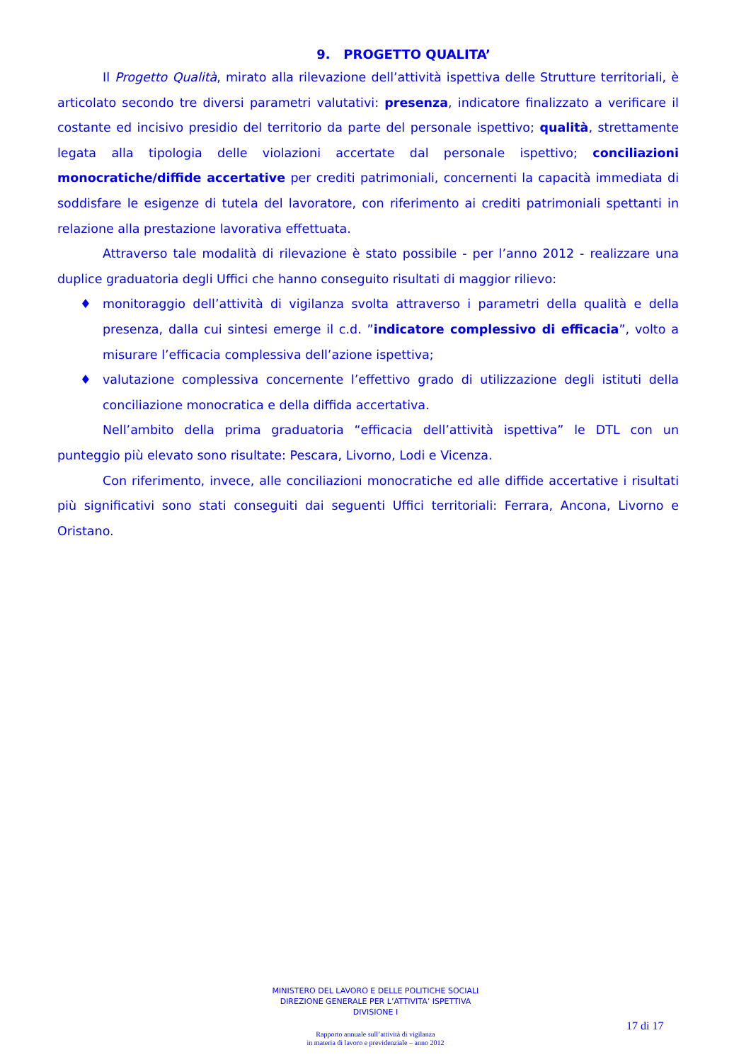9. PROGETTO QUALITA’
Il Progetto Qualità, mirato alla rilevazione dell’attività ispettiva delle Strutture territoriali, è articolato secondo tre diversi parametri valutativi: presenza, indicatore finalizzato a verificare il costante ed incisivo presidio del territorio da parte del personale ispettivo; qualità, strettamente legata alla tipologia delle violazioni accertate dal personale ispettivo; conciliazioni monocratiche/diffide accertative per crediti patrimoniali, concernenti la capacità immediata di soddisfare le esigenze di tutela del lavoratore, con riferimento ai crediti patrimoniali spettanti in relazione alla prestazione lavorativa effettuata.
Attraverso tale modalità di rilevazione è stato possibile - per l’anno 2012 - realizzare una duplice graduatoria degli Uffici che hanno conseguito risultati di maggior rilievo:
♦ monitoraggio dell’attività di vigilanza svolta attraverso i parametri della qualità e della presenza, dalla cui sintesi emerge il c.d. ”indicatore complessivo di efficacia”, volto a misurare l’efficacia complessiva dell’azione ispettiva;
♦ valutazione complessiva concernente l’effettivo grado di utilizzazione degli istituti della conciliazione monocratica e della diffida accertativa.
Nell’ambito della prima graduatoria “efficacia dell’attività ispettiva” le DTL con un punteggio più elevato sono risultate: Pescara, Livorno, Lodi e Vicenza.
Con riferimento, invece, alle conciliazioni monocratiche ed alle diffide accertative i risultati più significativi sono stati conseguiti dai seguenti Uffici territoriali: Ferrara, Ancona, Livorno e Oristano.
MINISTERO DEL LAVORO E DELLE POLITICHE SOCIALI
DIREZIONE GENERALE PER L’ATTIVITA’ ISPETTIVA
DIVISIONE I
Rapporto annuale sull’attività di vigilanza
in materia di lavoro e previdenziale – anno 2012
17 di 17